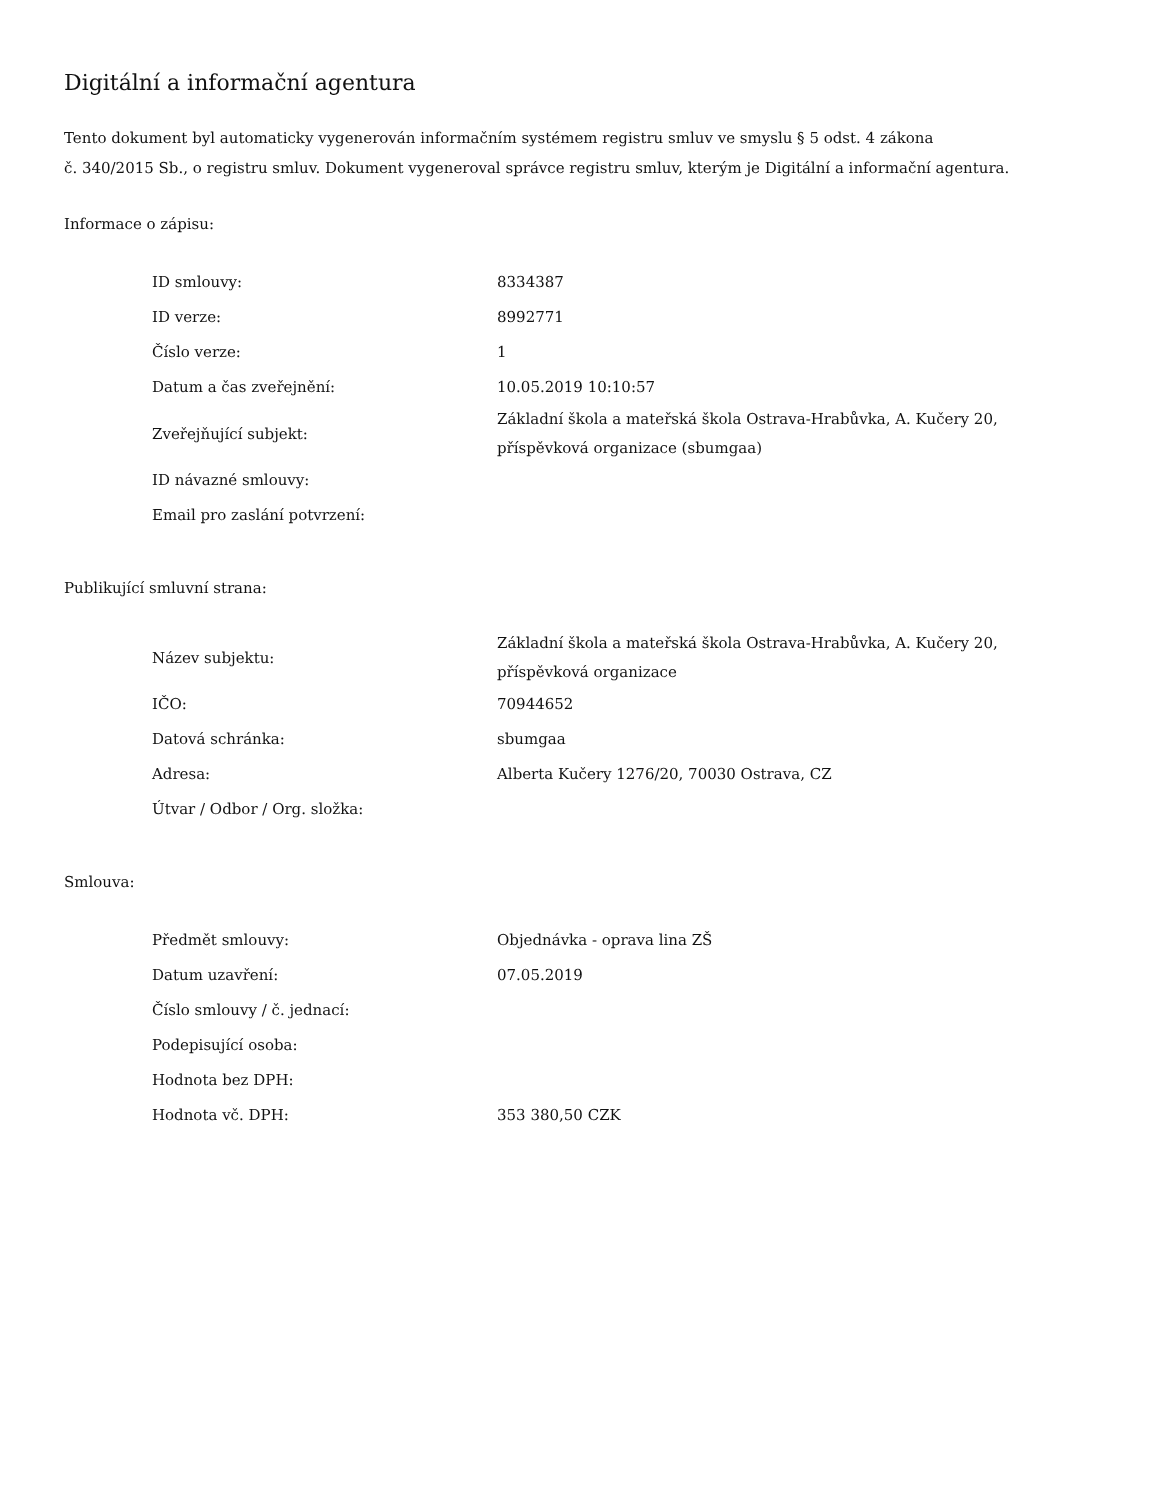Digitální a informační agentura
Tento dokument byl automaticky vygenerován informačním systémem registru smluv ve smyslu § 5 odst. 4 zákona
č. 340/2015 Sb., o registru smluv. Dokument vygeneroval správce registru smluv, kterým je Digitální a informační agentura.
Informace o zápisu:
| ID smlouvy: | 8334387 |
| ID verze: | 8992771 |
| Číslo verze: | 1 |
| Datum a čas zveřejnění: | 10.05.2019 10:10:57 |
| Zveřejňující subjekt: | Základní škola a mateřská škola Ostrava-Hrabůvka, A. Kučery 20, příspěvková organizace (sbumgaa) |
| ID návazné smlouvy: | |
| Email pro zaslání potvrzení: | |
Publikující smluvní strana:
| Název subjektu: | Základní škola a mateřská škola Ostrava-Hrabůvka, A. Kučery 20, příspěvková organizace |
| IČO: | 70944652 |
| Datová schránka: | sbumgaa |
| Adresa: | Alberta Kučery 1276/20, 70030 Ostrava, CZ |
| Útvar / Odbor / Org. složka: | |
Smlouva:
| Předmět smlouvy: | Objednávka - oprava lina ZŠ |
| Datum uzavření: | 07.05.2019 |
| Číslo smlouvy / č. jednací: | |
| Podepisující osoba: | |
| Hodnota bez DPH: | |
| Hodnota vč. DPH: | 353 380,50 CZK |